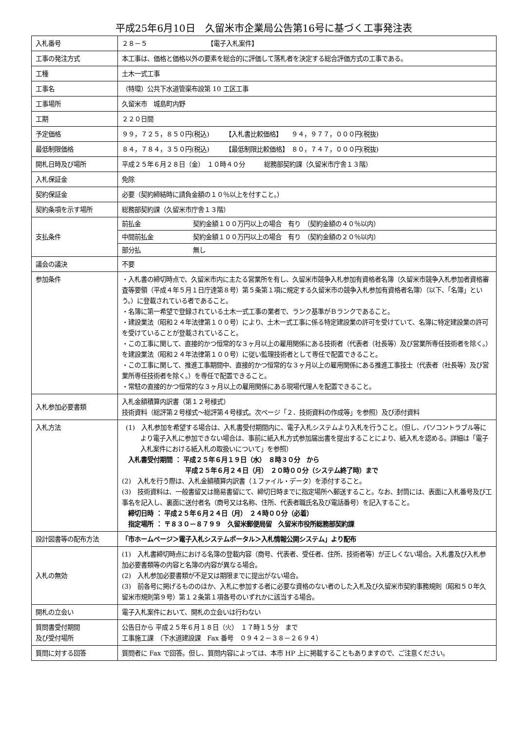平成25年6月10日　久留米市企業局公告第16号に基づく工事発注表
| 入札番号 | ２８－５ 【電子入札案件】 |
| 工事の発注方式 | 本工事は、価格と価格以外の要素を総合的に評価して落札者を決定する総合評価方式の工事である。 |
| 工種 | 土木一式工事 |
| 工事名 | （特環）公共下水道管渠布設第 10 工区工事 |
| 工事場所 | 久留米市 城島町内野 |
| 工期 | ２２０日間 |
| 予定価格 | ９９，７２５，８５０円(税込) 【入札書比較価格】 ９４，９７７，０００円(税抜) |
| 最低制限価格 | ８４，７８４，３５０円(税込) 【最低制限比較価格】 ８０，７４７，０００円(税抜) |
| 開札日時及び場所 | 平成２５年６月２８日（金） １０時４０分 総務部契約課（久留米市庁舎１３階） |
| 入札保証金 | 免除 |
| 契約保証金 | 必要（契約締結時に請負金額の１０％以上を付すこと。） |
| 契約条項を示す場所 | 総務部契約課（久留米市庁舎１３階） |
| 支払条件 | / 前払金 / 契約金額１００万円以上の場合 有り （契約金額の４０％以内） / / 中間前払金 / 契約金額１００万円以上の場合 有り （契約金額の２０％以内） / / 部分払 / 無し / |
| 議会の議決 | 不要 |
| 参加条件 | ・入札書の締切時点で、久留米市内に主たる営業所を有し、久留米市競争入札参加有資格者名簿（久留米市競争入札参加者資格審査等要領（平成４年５月１日庁達第８号）第５条第１項に規定する久留米市の競争入札参加有資格者名簿）（以下、「名簿」という。）に登載されている者であること。 ・名簿に第一希望で登録されている土木一式工事の業者で、ランク基準がＢランクであること。 ・建設業法（昭和２４年法律第１００号）により、土木一式工事に係る特定建設業の許可を受けていて、名簿に特定建設業の許可を受けていることが登載されていること。 ・この工事に関して、直接的かつ恒常的な３ヶ月以上の雇用関係にある技術者（代表者（社長等）及び営業所専任技術者を除く。）を建設業法（昭和２４年法律第１００号）に従い監理技術者として専任で配置できること。 ・この工事に関して、推進工事期間中、直接的かつ恒常的な３ヶ月以上の雇用関係にある推進工事技士（代表者（社長等）及び営業所専任技術者を除く。）を専任で配置できること。 ・常駐の直接的かつ恒常的な３ヶ月以上の雇用関係にある現場代理人を配置できること。 |
| 入札参加必要書類 | 入札金額積算内訳書（第１２号様式） 技術資料（総評第２号様式～総評第４号様式。次ページ「２．技術資料の作成等」を参照）及び添付資料 |
| 入札方法 | (1) 入札参加を希望する場合は、入札書受付期間内に、電子入札システムより入札を行うこと。（但し、パソコントラブル等により電子入札に参加できない場合は、事前に紙入札方式参加届出書を提出することにより、紙入札を認める。詳細は「電子入札案件における紙入札の取扱いについて」を参照） 入札書受付期間 ： 平成２５年６月１９日（水） ８時３０分 から 平成２５年６月２４日（月） ２０時００分（システム終了時）まで (2) 入札を行う際は、入札金額積算内訳書（１ファイル・データ）を添付すること。 (3) 技術資料は、一般書留又は簡易書留にて、締切日時までに指定場所へ郵送すること。なお、封筒には、表面に入札番号及び工事名を記入し、裏面に送付者名（商号又は名称、住所、代表者職氏名及び電話番号）を記入すること。 締切日時 ： 平成２５年６月２４日（月） ２４時００分（必着） 指定場所 ： 〒８３０－８７９９ 久留米郵便局留 久留米市役所総務部契約課 |
| 設計図書等の配布方法 | 「市ホームページ＞電子入札システムポータル＞入札情報公開システム」より配布 |
| 入札の無効 | (1) 入札書締切時点における名簿の登載内容（商号、代表者、受任者、住所、技術者等）が正しくない場合。入札書及び入札参加必要書類等の内容と名簿の内容が異なる場合。 (2) 入札参加必要書類が不足又は期限までに提出がない場合。 (3) 前各号に掲げるもののほか、入札に参加する者に必要な資格のない者のした入札及び久留米市契約事務規則（昭和５０年久留米市規則第９号）第１２条第１項各号のいずれかに該当する場合。 |
| 開札の立会い | 電子入札案件において、開札の立会いは行わない |
| 質問書受付期間 及び受付場所 | 公告日から 平成２５年６月１８日（火） １７時１５分 まで 工事施工課 （下水道建設課 Fax 番号 ０９４２－３８－２６９４） |
| 質問に対する回答 | 質問者に Fax で回答。但し、質問内容によっては、本市 HP 上に掲載することもありますので、ご注意ください。 |